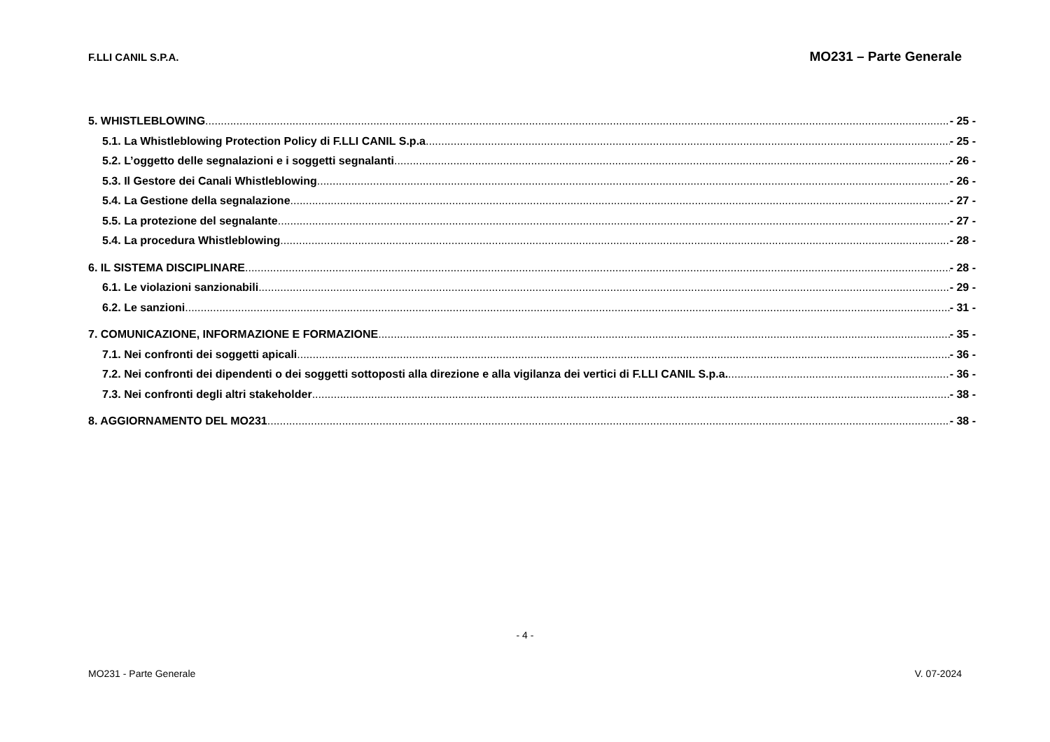F.LLI CANIL S.P.A. MO231 – Parte Generale
5. WHISTLEBLOWING - 25 -
5.1. La Whistleblowing Protection Policy di F.LLI CANIL S.p.a - 25 -
5.2. L’oggetto delle segnalazioni e i soggetti segnalanti - 26 -
5.3. Il Gestore dei Canali Whistleblowing - 26 -
5.4. La Gestione della segnalazione - 27 -
5.5. La protezione del segnalante - 27 -
5.4. La procedura Whistleblowing - 28 -
6. IL SISTEMA DISCIPLINARE - 28 -
6.1. Le violazioni sanzionabili - 29 -
6.2. Le sanzioni - 31 -
7. COMUNICAZIONE, INFORMAZIONE E FORMAZIONE - 35 -
7.1. Nei confronti dei soggetti apicali - 36 -
7.2. Nei confronti dei dipendenti o dei soggetti sottoposti alla direzione e alla vigilanza dei vertici di F.LLI CANIL S.p.a. - 36 -
7.3. Nei confronti degli altri stakeholder - 38 -
8. AGGIORNAMENTO DEL MO231 - 38 -
- 4 -
MO231 - Parte Generale V. 07-2024